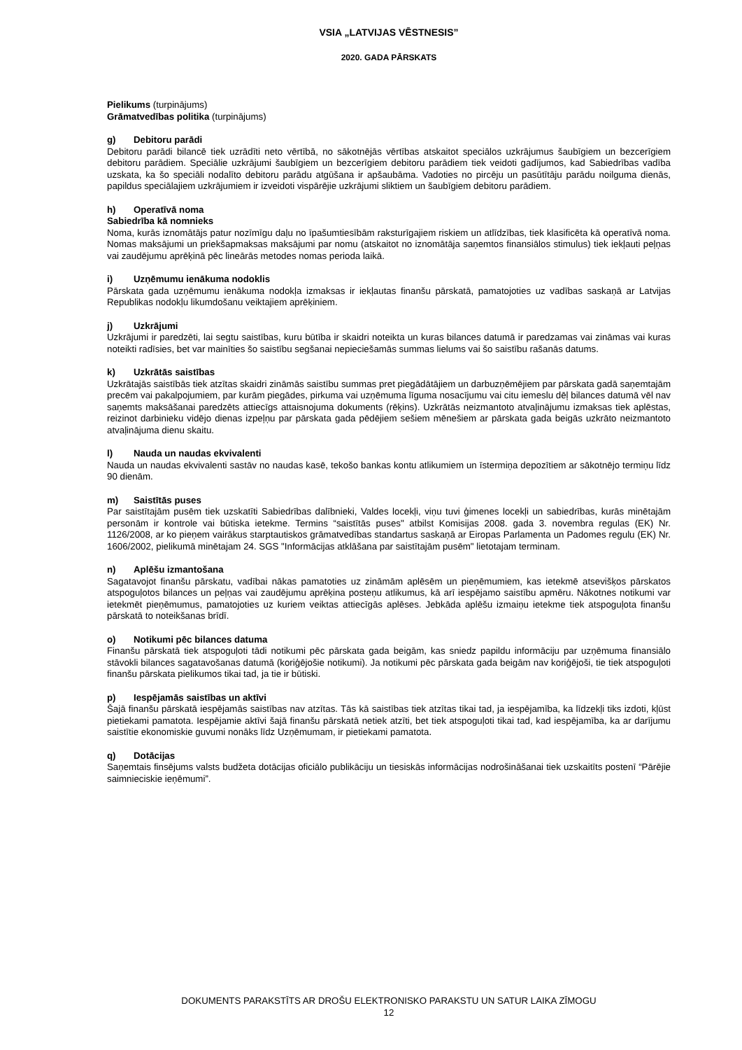VSIA „LATVIJAS VĒSTNESIS”
2020. GADA PĀRSKATS
Pielikums (turpinājums)
Grāmatvedības politika (turpinājums)
g) Debitoru parādi
Debitoru parādi bilancē tiek uzrādīti neto vērtībā, no sākotnējās vērtības atskaitot speciālos uzkrājumus šaubīgiem un bezcerīgiem debitoru parādiem. Speciālie uzkrājumi šaubīgiem un bezcerīgiem debitoru parādiem tiek veidoti gadījumos, kad Sabiedrības vadība uzskata, ka šo speciāli nodalīto debitoru parādu atgūšana ir apšaubāma. Vadoties no pircēju un pasūtītāju parādu noilguma dienās, papildus speciālajiem uzkrājumiem ir izveidoti vispārējie uzkrājumi sliktiem un šaubīgiem debitoru parādiem.
h) Operatīvā noma
Sabiedrība kā nomnieks
Noma, kurās iznomātājs patur nozīmīgu daļu no īpašumtiesībām raksturīgajiem riskiem un atlīdzības, tiek klasificēta kā operatīvā noma. Nomas maksājumi un priekšapmaksas maksājumi par nomu (atskaitot no iznomātāja saņemtos finansiālos stimulus) tiek iekļauti peļņas vai zaudējumu aprēķinā pēc lineārās metodes nomas perioda laikā.
i) Uzņēmumu ienākuma nodoklis
Pārskata gada uzņēmumu ienākuma nodokļa izmaksas ir iekļautas finanšu pārskatā, pamatojoties uz vadības saskaņā ar Latvijas Republikas nodokļu likumdošanu veiktajiem aprēķiniem.
j) Uzkrājumi
Uzkrājumi ir paredzēti, lai segtu saistības, kuru būtība ir skaidri noteikta un kuras bilances datumā ir paredzamas vai zināmas vai kuras noteikti radīsies, bet var mainīties šo saistību segšanai nepieciešamās summas lielums vai šo saistību rašanās datums.
k) Uzkrātās saistības
Uzkrātajās saistībās tiek atzītas skaidri zināmās saistību summas pret piegādātājiem un darbuzņēmējiem par pārskata gadā saņemtajām precēm vai pakalpojumiem, par kurām piegādes, pirkuma vai uzņēmuma līguma nosacījumu vai citu iemeslu dēļ bilances datumā vēl nav saņemts maksāšanai paredzēts attiecīgs attaisnojuma dokuments (rēķins). Uzkrātās neizmantoto atvaļinājumu izmaksas tiek aplēstas, reizinot darbinieku vidējo dienas izpeļņu par pārskata gada pēdējiem sešiem mēnešiem ar pārskata gada beigās uzkrāto neizmantoto atvaļinājuma dienu skaitu.
l) Nauda un naudas ekvivalenti
Nauda un naudas ekvivalenti sastāv no naudas kasē, tekošo bankas kontu atlikumiem un īstermiņa depozītiem ar sākotnējo termiņu līdz 90 dienām.
m) Saistītās puses
Par saistītajām pusēm tiek uzskatīti Sabiedrības dalībnieki, Valdes locekļi, viņu tuvi ģimenes locekļi un sabiedrības, kurās minētajām personām ir kontrole vai būtiska ietekme. Termins “saistītās puses" atbilst Komisijas 2008. gada 3. novembra regulas (EK) Nr. 1126/2008, ar ko pieņem vairākus starptautiskos grāmatvedības standartus saskaņā ar Eiropas Parlamenta un Padomes regulu (EK) Nr. 1606/2002, pielikumā minētajam 24. SGS "Informācijas atklāšana par saistītajām pusēm" lietotajam terminam.
n) Aplēšu izmantošana
Sagatavojot finanšu pārskatu, vadībai nākas pamatoties uz zināmām aplēsēm un pieņēmumiem, kas ietekmē atsevišķos pārskatos atspoguļotos bilances un peļņas vai zaudējumu aprēķina posteņu atlikumus, kā arī iespējamo saistību apmēru. Nākotnes notikumi var ietekmēt pieņēmumus, pamatojoties uz kuriem veiktas attiecīgās aplēses. Jebkāda aplēšu izmaiņu ietekme tiek atspoguļota finanšu pārskatā to noteikšanas brīdī.
o) Notikumi pēc bilances datuma
Finanšu pārskatā tiek atspoguļoti tādi notikumi pēc pārskata gada beigām, kas sniedz papildu informāciju par uzņēmuma finansiālo stāvokli bilances sagatavošanas datumā (koriģējošie notikumi). Ja notikumi pēc pārskata gada beigām nav koriģējoši, tie tiek atspoguļoti finanšu pārskata pielikumos tikai tad, ja tie ir būtiski.
p) Iespējamās saistības un aktīvi
Šajā finanšu pārskatā iespējamās saistības nav atzītas. Tās kā saistības tiek atzītas tikai tad, ja iespējamība, ka līdzekļi tiks izdoti, kļūst pietiekami pamatota. Iespējamie aktīvi šajā finanšu pārskatā netiek atzīti, bet tiek atspoguļoti tikai tad, kad iespējamība, ka ar darījumu saistītie ekonomiskie guvumi nonāks līdz Uzņēmumam, ir pietiekami pamatota.
q) Dotācijas
Saņemtais finsējums valsts budžeta dotācijas oficiālo publikāciju un tiesiskās informācijas nodrošināšanai tiek uzskaitīts postenī “Pārējie saimnieciskie ieņēmumi”.
DOKUMENTS PARAKSTĪTS AR DROŠU ELEKTRONISKO PARAKSTU UN SATUR LAIKA ZĪMOGU
12